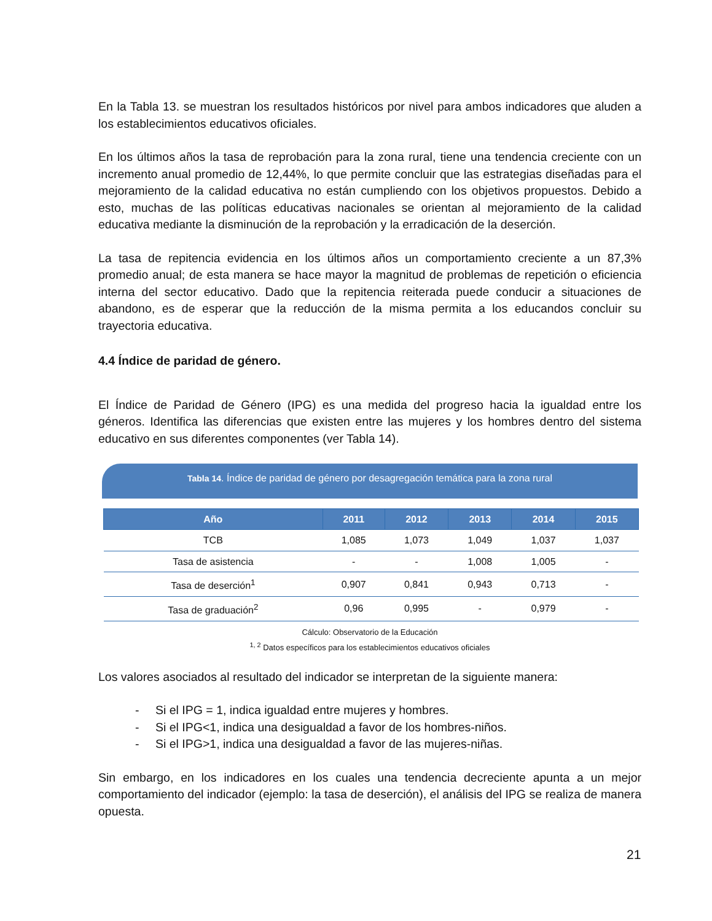En la Tabla 13. se muestran los resultados históricos por nivel para ambos indicadores que aluden a los establecimientos educativos oficiales.
En los últimos años la tasa de reprobación para la zona rural, tiene una tendencia creciente con un incremento anual promedio de 12,44%, lo que permite concluir que las estrategias diseñadas para el mejoramiento de la calidad educativa no están cumpliendo con los objetivos propuestos. Debido a esto, muchas de las políticas educativas nacionales se orientan al mejoramiento de la calidad educativa mediante la disminución de la reprobación y la erradicación de la deserción.
La tasa de repitencia evidencia en los últimos años un comportamiento creciente a un 87,3% promedio anual; de esta manera se hace mayor la magnitud de problemas de repetición o eficiencia interna del sector educativo. Dado que la repitencia reiterada puede conducir a situaciones de abandono, es de esperar que la reducción de la misma permita a los educandos concluir su trayectoria educativa.
4.4 Índice de paridad de género.
El Índice de Paridad de Género (IPG) es una medida del progreso hacia la igualdad entre los géneros. Identifica las diferencias que existen entre las mujeres y los hombres dentro del sistema educativo en sus diferentes componentes (ver Tabla 14).
Tabla 14. Índice de paridad de género por desagregación temática para la zona rural
| Año | 2011 | 2012 | 2013 | 2014 | 2015 |
| --- | --- | --- | --- | --- | --- |
| TCB | 1,085 | 1,073 | 1,049 | 1,037 | 1,037 |
| Tasa de asistencia | - | - | 1,008 | 1,005 | - |
| Tasa de deserción<sup>1</sup> | 0,907 | 0,841 | 0,943 | 0,713 | - |
| Tasa de graduación<sup>2</sup> | 0,96 | 0,995 | - | 0,979 | - |
Cálculo: Observatorio de la Educación
<sup>1, 2</sup> Datos específicos para los establecimientos educativos oficiales
Los valores asociados al resultado del indicador se interpretan de la siguiente manera:
- Si el IPG = 1, indica igualdad entre mujeres y hombres.
- Si el IPG<1, indica una desigualdad a favor de los hombres-niños.
- Si el IPG>1, indica una desigualdad a favor de las mujeres-niñas.
Sin embargo, en los indicadores en los cuales una tendencia decreciente apunta a un mejor comportamiento del indicador (ejemplo: la tasa de deserción), el análisis del IPG se realiza de manera opuesta.
21